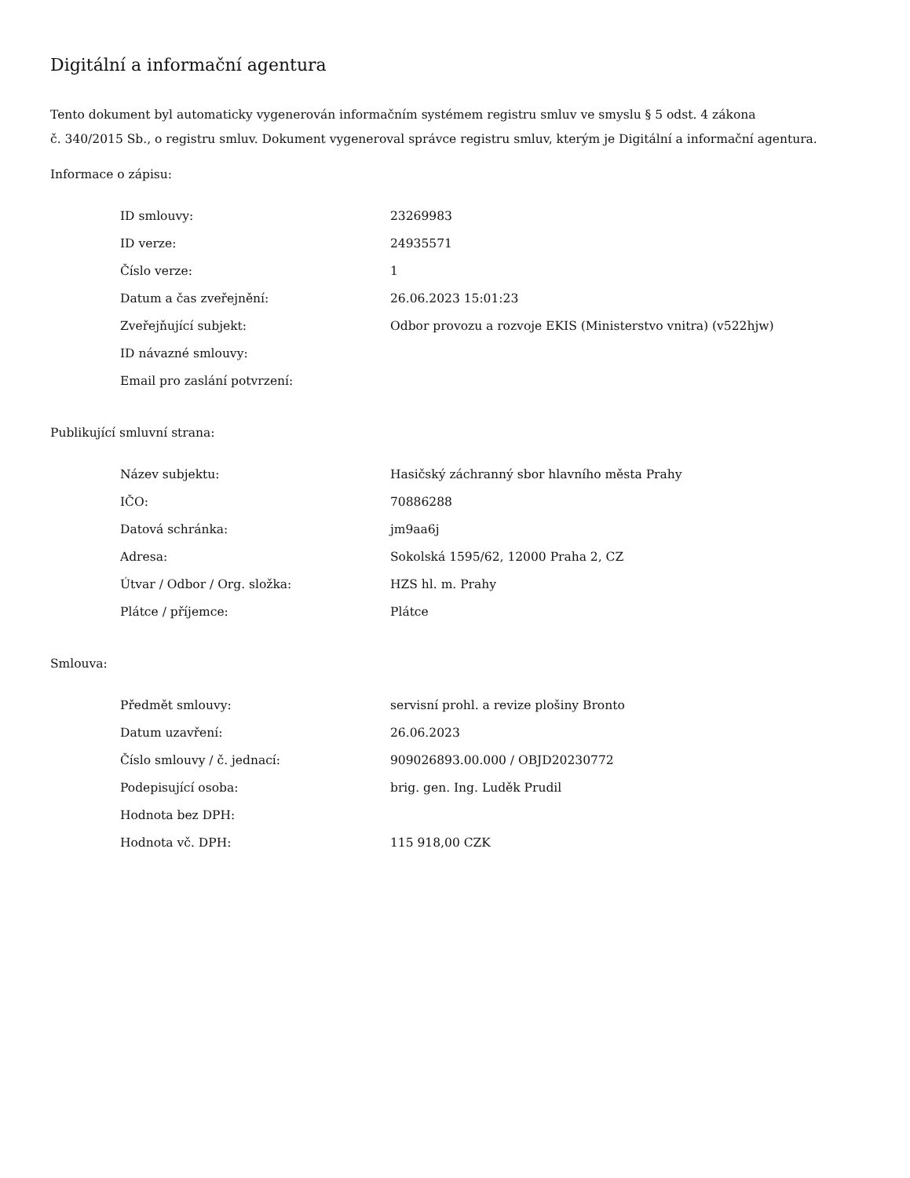Digitální a informační agentura
Tento dokument byl automaticky vygenerován informačním systémem registru smluv ve smyslu § 5 odst. 4 zákona
č. 340/2015 Sb., o registru smluv. Dokument vygeneroval správce registru smluv, kterým je Digitální a informační agentura.
Informace o zápisu:
| ID smlouvy: | 23269983 |
| ID verze: | 24935571 |
| Číslo verze: | 1 |
| Datum a čas zveřejnění: | 26.06.2023 15:01:23 |
| Zveřejňující subjekt: | Odbor provozu a rozvoje EKIS (Ministerstvo vnitra) (v522hjw) |
| ID návazné smlouvy: | |
| Email pro zaslání potvrzení: | |
Publikující smluvní strana:
| Název subjektu: | Hasičský záchranný sbor hlavního města Prahy |
| IČO: | 70886288 |
| Datová schránka: | jm9aa6j |
| Adresa: | Sokolská 1595/62, 12000 Praha 2, CZ |
| Útvar / Odbor / Org. složka: | HZS hl. m. Prahy |
| Plátce / příjemce: | Plátce |
Smlouva:
| Předmět smlouvy: | servisní prohl. a revize plošiny Bronto |
| Datum uzavření: | 26.06.2023 |
| Číslo smlouvy / č. jednací: | 909026893.00.000 / OBJD20230772 |
| Podepisující osoba: | brig. gen. Ing. Luděk Prudil |
| Hodnota bez DPH: | |
| Hodnota vč. DPH: | 115 918,00 CZK |